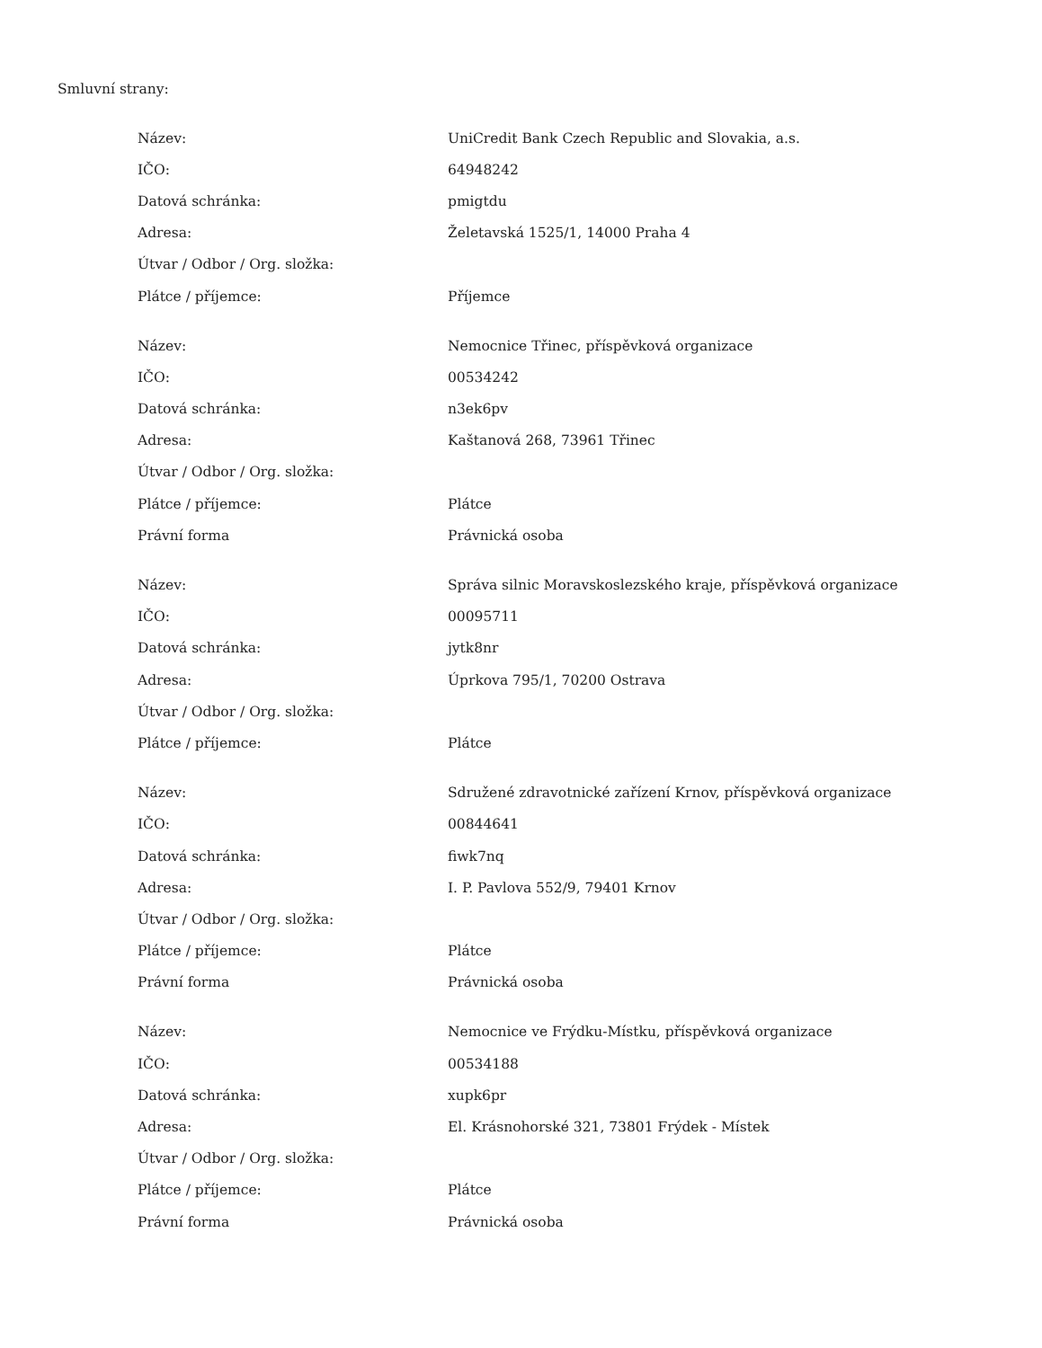Smluvní strany:
| Název: | UniCredit Bank Czech Republic and Slovakia, a.s. |
| IČO: | 64948242 |
| Datová schránka: | pmigtdu |
| Adresa: | Želetavská 1525/1, 14000 Praha 4 |
| Útvar / Odbor / Org. složka: | |
| Plátce / příjemce: | Příjemce |
| Název: | Nemocnice Třinec, příspěvková organizace |
| IČO: | 00534242 |
| Datová schránka: | n3ek6pv |
| Adresa: | Kaštanová 268, 73961 Třinec |
| Útvar / Odbor / Org. složka: | |
| Plátce / příjemce: | Plátce |
| Právní forma | Právnická osoba |
| Název: | Správa silnic Moravskoslezského kraje, příspěvková organizace |
| IČO: | 00095711 |
| Datová schránka: | jytk8nr |
| Adresa: | Úprkova 795/1, 70200 Ostrava |
| Útvar / Odbor / Org. složka: | |
| Plátce / příjemce: | Plátce |
| Název: | Sdružené zdravotnické zařízení Krnov, příspěvková organizace |
| IČO: | 00844641 |
| Datová schránka: | fiwk7nq |
| Adresa: | I. P. Pavlova 552/9, 79401 Krnov |
| Útvar / Odbor / Org. složka: | |
| Plátce / příjemce: | Plátce |
| Právní forma | Právnická osoba |
| Název: | Nemocnice ve Frýdku-Místku, příspěvková organizace |
| IČO: | 00534188 |
| Datová schránka: | xupk6pr |
| Adresa: | El. Krásnohorské 321, 73801 Frýdek - Místek |
| Útvar / Odbor / Org. složka: | |
| Plátce / příjemce: | Plátce |
| Právní forma | Právnická osoba |